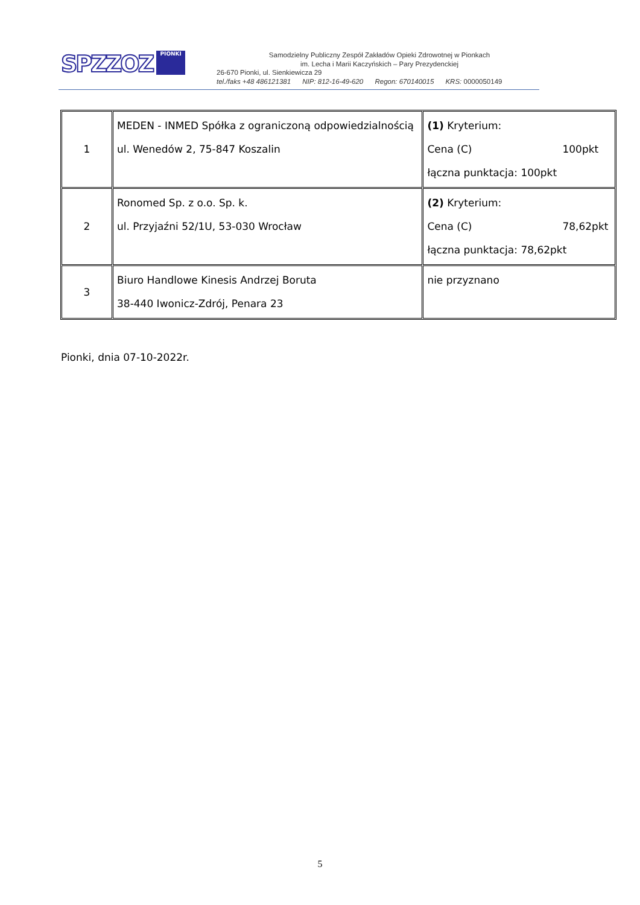SPZZOZ PIONKI
Samodzielny Publiczny Zespół Zakładów Opieki Zdrowotnej w Pionkach
im. Lecha i Marii Kaczyńskich – Pary Prezydenckiej
26-670 Pionki, ul. Sienkiewicza 29
tel./faks +48 486121381 NIP: 812-16-49-620 Regon: 670140015 KRS: 0000050149
| 1 | MEDEN - INMED Spółka z ograniczoną odpowiedzialnością ul. Wenedów 2, 75-847 Koszalin | (1) Kryterium: Cena (C) 100pkt łączna punktacja: 100pkt |
| 2 | Ronomed Sp. z o.o. Sp. k. ul. Przyjaźni 52/1U, 53-030 Wrocław | (2) Kryterium: Cena (C) 78,62pkt łączna punktacja: 78,62pkt |
| 3 | Biuro Handlowe Kinesis Andrzej Boruta 38-440 Iwonicz-Zdrój, Penara 23 | nie przyznano |
Pionki, dnia 07-10-2022r.
5